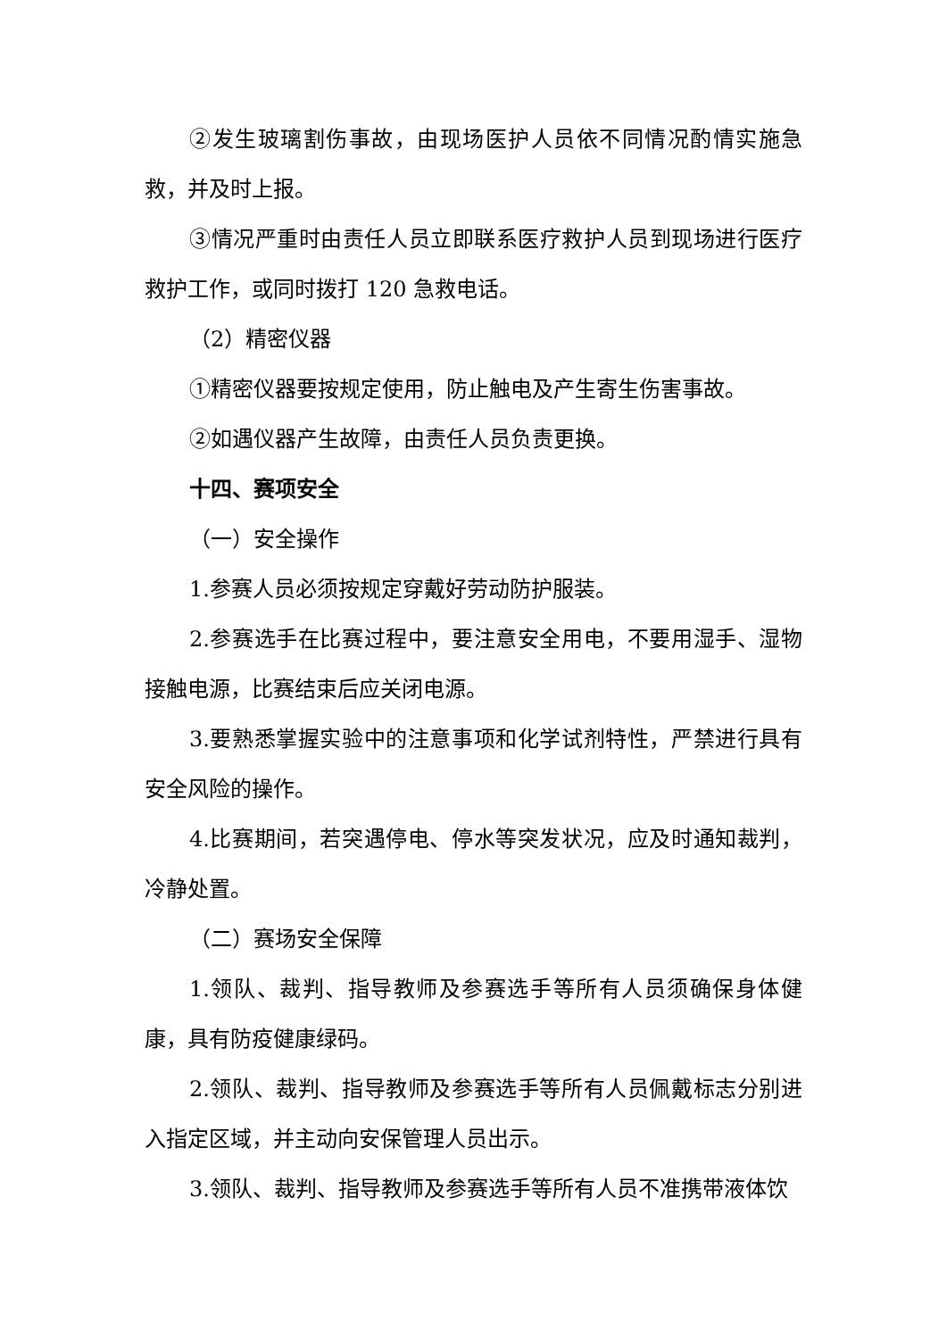②发生玻璃割伤事故，由现场医护人员依不同情况酌情实施急救，并及时上报。
③情况严重时由责任人员立即联系医疗救护人员到现场进行医疗救护工作，或同时拨打 120 急救电话。
（2）精密仪器
①精密仪器要按规定使用，防止触电及产生寄生伤害事故。
②如遇仪器产生故障，由责任人员负责更换。
十四、赛项安全
（一）安全操作
1.参赛人员必须按规定穿戴好劳动防护服装。
2.参赛选手在比赛过程中，要注意安全用电，不要用湿手、湿物接触电源，比赛结束后应关闭电源。
3.要熟悉掌握实验中的注意事项和化学试剂特性，严禁进行具有安全风险的操作。
4.比赛期间，若突遇停电、停水等突发状况，应及时通知裁判，冷静处置。
（二）赛场安全保障
1.领队、裁判、指导教师及参赛选手等所有人员须确保身体健康，具有防疫健康绿码。
2.领队、裁判、指导教师及参赛选手等所有人员佩戴标志分别进入指定区域，并主动向安保管理人员出示。
3.领队、裁判、指导教师及参赛选手等所有人员不准携带液体饮